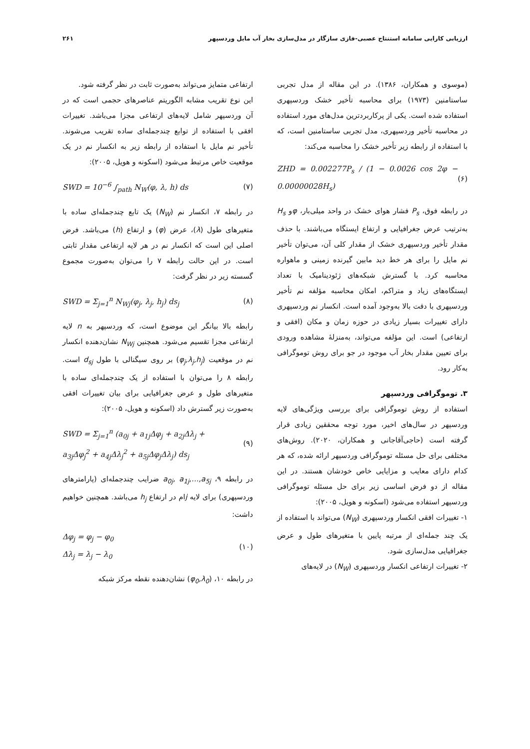ارزیابی کارایی سامانه استنتاج عصبی-فازی سازگار در مدل‌سازی بخار آب مایل وردسپهر ۲۶۱
(موسوی و همکاران، ۱۳۸۶). در این مقاله از مدل تجربی ساستامنین (۱۹۷۳) برای محاسبه تأخیر خشک وردسپهری استفاده شده است. یکی از پرکاربردترین مدل‌های مورد استفاده در محاسبه تأخیر وردسپهری، مدل تجربی ساستامنین است، که با استفاده از رابطه زیر تأخیر خشک را محاسبه می‌کند:
ZHD = 0.002277P<sub>s</sub> / (1 − 0.0026 cos 2φ − 0.00000028H<sub>s</sub>) (۶)
در رابطه فوق، P<sub>s</sub> فشار هوای خشک در واحد میلی‌بار، φو H<sub>s</sub> به‌ترتیب عرض جغرافیایی و ارتفاع ایستگاه می‌باشند. با حذف مقدار تأخیر وردسپهری خشک از مقدار کلی آن، می‌توان تأخیر نم مایل را برای هر خط دید مابین گیرنده زمینی و ماهواره محاسبه کرد. با گسترش شبکه‌های ژئودینامیک با تعداد ایستگاه‌های زیاد و متراکم، امکان محاسبه مؤلفه نم تأخیر وردسپهری با دقت بالا به‌وجود آمده است. انکسار نم وردسپهری دارای تغییرات بسیار زیادی در حوزه زمان و مکان (افقی و ارتفاعی) است. این مؤلفه می‌تواند، به‌منزلهٔ مشاهده ورودی برای تعیین مقدار بخار آب موجود در جو برای روش توموگرافی به‌کار رود.
۳. توموگرافی وردسپهر
استفاده از روش توموگرافی برای بررسی ویژگی‌های لایه وردسپهر در سال‌های اخیر، مورد توجه محققین زیادی قرار گرفته است (حاجی‌آقاجانی و همکاران، ۲۰۲۰). روش‌های مختلفی برای حل مسئله توموگرافی وردسپهر ارائه شده، که هر کدام دارای معایب و مزایایی خاص خودشان هستند. در این مقاله از دو فرض اساسی زیر برای حل مسئله توموگرافی وردسپهر استفاده می‌شود (اسکونه و هویل، ۲۰۰۵):
۱- تغییرات افقی انکسار وردسپهری (N<sub>W</sub>) می‌تواند با استفاده از یک چند جمله‌ای از مرتبه پایین با متغیرهای طول و عرض جغرافیایی مدل‌سازی شود.
۲- تغییرات ارتفاعی انکسار وردسپهری (N<sub>W</sub>) در لایه‌های
ارتفاعی متمایز می‌تواند به‌صورت ثابت در نظر گرفته شود.
این نوع تقریب مشابه الگوریتم عناصرهای حجمی است که در آن وردسپهر شامل لایه‌های ارتفاعی مجزا می‌باشد. تغییرات افقی با استفاده از توابع چندجمله‌ای ساده تقریب می‌شوند. تأخیر نم مایل با استفاده از رابطه زیر به انکسار نم در یک موقعیت خاص مرتبط می‌شود (اسکونه و هویل، ۲۰۰۵):
SWD = 10<sup>−6</sup> ∫<sub>path</sub> N<sub>W</sub>(φ, λ, h) ds (۷)
در رابطه ۷، انکسار نم (N<sub>W</sub>) یک تابع چندجمله‌ای ساده با متغیرهای طول (λ)، عرض (φ) و ارتفاع (h) می‌باشد. فرض اصلی این است که انکسار نم در هر لایه ارتفاعی مقدار ثابتی است. در این حالت رابطه ۷ را می‌توان به‌صورت مجموع گسسته زیر در نظر گرفت:
SWD = Σ<sub>j=1</sub><sup>n</sup> N<sub>Wj</sub>(φ<sub>j</sub>, λ<sub>j</sub>, h<sub>j</sub>) ds<sub>j</sub> (۸)
رابطه بالا بیانگر این موضوع است، که وردسپهر به n لایه ارتفاعی مجزا تقسیم می‌شود. همچنین N<sub>Wj</sub> نشان‌دهنده انکسار نم در موقعیت (φ<sub>j</sub>,λ<sub>j</sub>,h<sub>j</sub>) بر روی سیگنالی با طول d<sub>sj</sub> است. رابطه ۸ را می‌توان با استفاده از یک چندجمله‌ای ساده با متغیرهای طول و عرض جغرافیایی برای بیان تغییرات افقی به‌صورت زیر گسترش داد (اسکونه و هویل، ۲۰۰۵):
SWD = Σ<sub>j=1</sub><sup>n</sup> (a<sub>0j</sub> + a<sub>1j</sub>Δφ<sub>j</sub> + a<sub>2j</sub>Δλ<sub>j</sub> +
a<sub>3j</sub>Δφ<sub>j</sub><sup>2</sup> + a<sub>4j</sub>Δλ<sub>j</sub><sup>2</sup> + a<sub>5j</sub>Δφ<sub>j</sub>Δλ<sub>j</sub>) ds<sub>j</sub> (۹)
در رابطه ۹، a<sub>0j</sub>, a<sub>1j</sub>,…,a<sub>5j</sub> ضرایب چندجمله‌ای (پارامترهای وردسپهری) برای لایه jام در ارتفاع h<sub>j</sub> می‌باشد. همچنین خواهیم داشت:
Δφ<sub>j</sub> = φ<sub>j</sub> − φ<sub>0</sub>
Δλ<sub>j</sub> = λ<sub>j</sub> − λ<sub>0</sub> (۱۰)
در رابطه ۱۰، (φ<sub>0</sub>,λ<sub>0</sub>) نشان‌دهنده نقطه مرکز شبکه